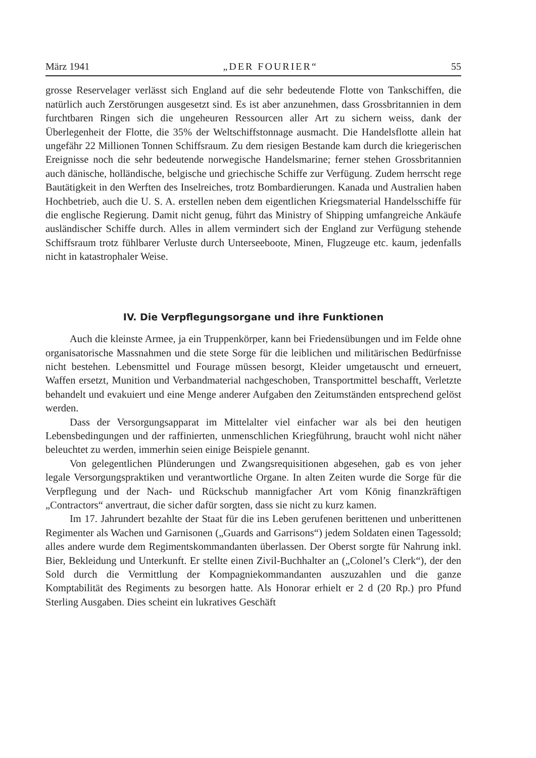März 1941 „DER FOURIER“55
grosse Reservelager verlässt sich England auf die sehr bedeutende Flotte von Tankschiffen, die natürlich auch Zerstörungen ausgesetzt sind. Es ist aber anzunehmen, dass Grossbritannien in dem furchtbaren Ringen sich die ungeheuren Ressourcen aller Art zu sichern weiss, dank der Überlegenheit der Flotte, die 35% der Weltschiffstonnage ausmacht. Die Handelsflotte allein hat ungefähr 22 Millionen Tonnen Schiffsraum. Zu dem riesigen Bestande kam durch die kriegerischen Ereignisse noch die sehr bedeutende norwegische Handelsmarine; ferner stehen Grossbritannien auch dänische, holländische, belgische und griechische Schiffe zur Verfügung. Zudem herrscht rege Bautätigkeit in den Werften des Inselreiches, trotz Bombardierungen. Kanada und Australien haben Hochbetrieb, auch die U. S. A. erstellen neben dem eigentlichen Kriegsmaterial Handelsschiffe für die englische Regierung. Damit nicht genug, führt das Ministry of Shipping umfangreiche Ankäufe ausländischer Schiffe durch. Alles in allem vermindert sich der England zur Verfügung stehende Schiffsraum trotz fühlbarer Verluste durch Unterseeboote, Minen, Flugzeuge etc. kaum, jedenfalls nicht in katastrophaler Weise.
IV. Die Verpflegungsorgane und ihre Funktionen
Auch die kleinste Armee, ja ein Truppenkörper, kann bei Friedensübungen und im Felde ohne organisatorische Massnahmen und die stete Sorge für die leiblichen und militärischen Bedürfnisse nicht bestehen. Lebensmittel und Fourage müssen besorgt, Kleider umgetauscht und erneuert, Waffen ersetzt, Munition und Verbandmaterial nachgeschoben, Transportmittel beschafft, Verletzte behandelt und evakuiert und eine Menge anderer Aufgaben den Zeitumständen entsprechend gelöst werden.
Dass der Versorgungsapparat im Mittelalter viel einfacher war als bei den heutigen Lebensbedingungen und der raffinierten, unmenschlichen Kriegführung, braucht wohl nicht näher beleuchtet zu werden, immerhin seien einige Beispiele genannt.
Von gelegentlichen Plünderungen und Zwangsrequisitionen abgesehen, gab es von jeher legale Versorgungspraktiken und verantwortliche Organe. In alten Zeiten wurde die Sorge für die Verpflegung und der Nach- und Rückschub mannigfacher Art vom König finanzkräftigen „Contractors“ anvertraut, die sicher dafür sorgten, dass sie nicht zu kurz kamen.
Im 17. Jahrundert bezahlte der Staat für die ins Leben gerufenen berittenen und unberittenen Regimenter als Wachen und Garnisonen („Guards and Garrisons“) jedem Soldaten einen Tagessold; alles andere wurde dem Regimentskommandanten überlassen. Der Oberst sorgte für Nahrung inkl. Bier, Bekleidung und Unterkunft. Er stellte einen Zivil-Buchhalter an („Colonel’s Clerk“), der den Sold durch die Vermittlung der Kompagniekommandanten auszuzahlen und die ganze Komptabilität des Regiments zu besorgen hatte. Als Honorar erhielt er 2 d (20 Rp.) pro Pfund Sterling Ausgaben. Dies scheint ein lukratives Geschäft